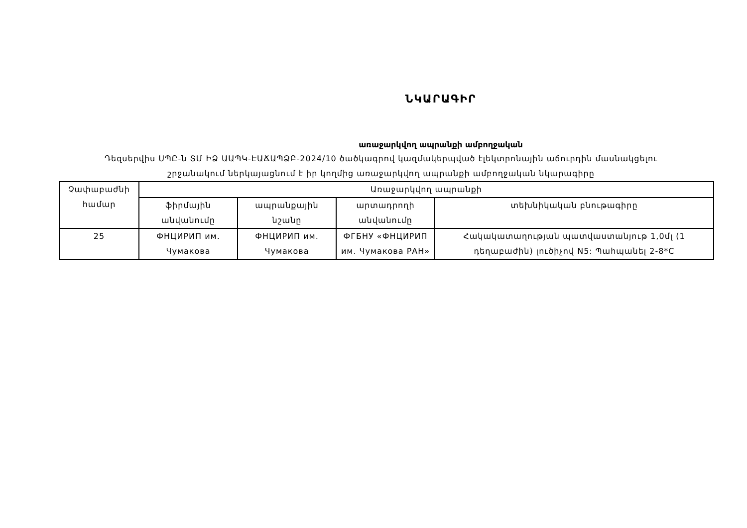ՆԿԱՐԱԳԻՐ
առաջարկվող ապրանքի ամբողջական
Դեզսերվիս ՍՊԸ-ն ՏՄ ԻՁ ԱԱՊԿ-ԷԱՃԱՊՁԲ-2024/10 ծածկագրով կազմակերպված էլեկտրոնային աճուրդին մասնակցելու շրջանակում ներկայացնում է իր կողմից առաջարկվող ապրանքի ամբողջական նկարագիրը
| Չափաբաժնի համար | Առաջարկվող ապրանքի | | | |
| --- | --- | --- | --- | --- |
| | ֆիրմային անվանումը | ապրանքային նշանը | արտադրողի անվանումը | տեխնիկական բնութագիրը |
| 25 | ФНЦИРИП им. Чумакова | ФНЦИРИП им. Чумакова | ФГБНУ «ФНЦИРИП им. Чумакова РАН» | Հակակատաղության պատվաստանյութ 1,0մլ (1 դեղաբաժին) լուծիչով N5: Պահպանել 2-8*C |